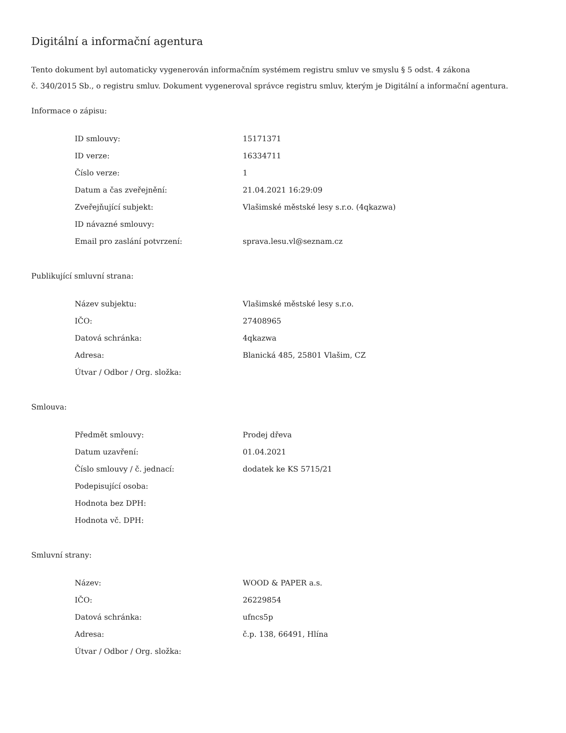Digitální a informační agentura
Tento dokument byl automaticky vygenerován informačním systémem registru smluv ve smyslu § 5 odst. 4 zákona
č. 340/2015 Sb., o registru smluv. Dokument vygeneroval správce registru smluv, kterým je Digitální a informační agentura.
Informace o zápisu:
| ID smlouvy: | 15171371 |
| ID verze: | 16334711 |
| Číslo verze: | 1 |
| Datum a čas zveřejnění: | 21.04.2021 16:29:09 |
| Zveřejňující subjekt: | Vlašimské městské lesy s.r.o. (4qkazwa) |
| ID návazné smlouvy: | |
| Email pro zaslání potvrzení: | sprava.lesu.vl@seznam.cz |
Publikující smluvní strana:
| Název subjektu: | Vlašimské městské lesy s.r.o. |
| IČO: | 27408965 |
| Datová schránka: | 4qkazwa |
| Adresa: | Blanická 485, 25801 Vlašim, CZ |
| Útvar / Odbor / Org. složka: | |
Smlouva:
| Předmět smlouvy: | Prodej dřeva |
| Datum uzavření: | 01.04.2021 |
| Číslo smlouvy / č. jednací: | dodatek ke KS 5715/21 |
| Podepisující osoba: | |
| Hodnota bez DPH: | |
| Hodnota vč. DPH: | |
Smluvní strany:
| Název: | WOOD & PAPER a.s. |
| IČO: | 26229854 |
| Datová schránka: | ufncs5p |
| Adresa: | č.p. 138, 66491, Hlína |
| Útvar / Odbor / Org. složka: | |